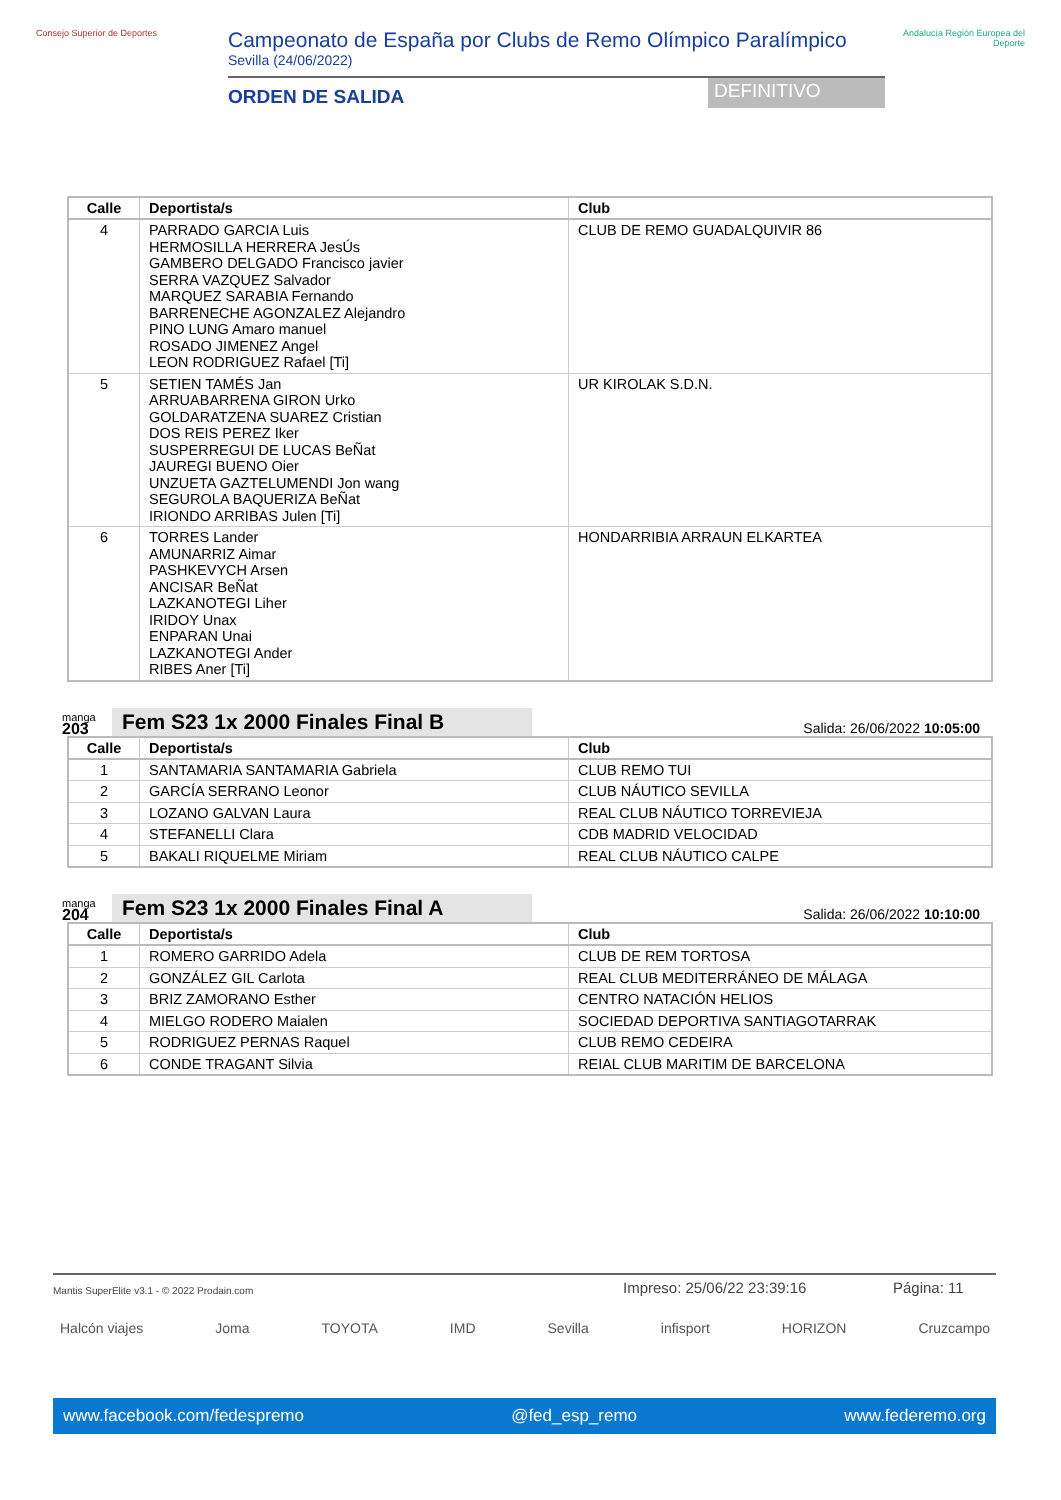Consejo Superior de Deportes
Campeonato de España por Clubs de Remo Olímpico Paralímpico
Sevilla (24/06/2022)
ORDEN DE SALIDA
DEFINITIVO
Andalucía Región Europea del Deporte
| Calle | Deportista/s | Club |
| --- | --- | --- |
| 4 | PARRADO GARCIA Luis HERMOSILLA HERRERA JesÚs GAMBERO DELGADO Francisco javier SERRA VAZQUEZ Salvador MARQUEZ SARABIA Fernando BARRENECHE AGONZALEZ Alejandro PINO LUNG Amaro manuel ROSADO JIMENEZ Angel LEON RODRIGUEZ Rafael [Ti] | CLUB DE REMO GUADALQUIVIR 86 |
| 5 | SETIEN TAMÉS Jan ARRUABARRENA GIRON Urko GOLDARATZENA SUAREZ Cristian DOS REIS PEREZ Iker SUSPERREGUI DE LUCAS BeÑat JAUREGI BUENO Oier UNZUETA GAZTELUMENDI Jon wang SEGUROLA BAQUERIZA BeÑat IRIONDO ARRIBAS Julen [Ti] | UR KIROLAK S.D.N. |
| 6 | TORRES Lander AMUNARRIZ Aimar PASHKEVYCH Arsen ANCISAR BeÑat LAZKANOTEGI Liher IRIDOY Unax ENPARAN Unai LAZKANOTEGI Ander RIBES Aner [Ti] | HONDARRIBIA ARRAUN ELKARTEA |
manga
203
Fem S23 1x 2000 Finales Final B
Salida: 26/06/2022 10:05:00
| Calle | Deportista/s | Club |
| --- | --- | --- |
| 1 | SANTAMARIA SANTAMARIA Gabriela | CLUB REMO TUI |
| 2 | GARCÍA SERRANO Leonor | CLUB NÁUTICO SEVILLA |
| 3 | LOZANO GALVAN Laura | REAL CLUB NÁUTICO TORREVIEJA |
| 4 | STEFANELLI Clara | CDB MADRID VELOCIDAD |
| 5 | BAKALI RIQUELME Miriam | REAL CLUB NÁUTICO CALPE |
manga
204
Fem S23 1x 2000 Finales Final A
Salida: 26/06/2022 10:10:00
| Calle | Deportista/s | Club |
| --- | --- | --- |
| 1 | ROMERO GARRIDO Adela | CLUB DE REM TORTOSA |
| 2 | GONZÁLEZ GIL Carlota | REAL CLUB MEDITERRÁNEO DE MÁLAGA |
| 3 | BRIZ ZAMORANO Esther | CENTRO NATACIÓN HELIOS |
| 4 | MIELGO RODERO Maialen | SOCIEDAD DEPORTIVA SANTIAGOTARRAK |
| 5 | RODRIGUEZ PERNAS Raquel | CLUB REMO CEDEIRA |
| 6 | CONDE TRAGANT Silvia | REIAL CLUB MARITIM DE BARCELONA |
Mantis SuperElite v3.1 - © 2022 Prodain.com
Impreso: 25/06/22 23:39:16 Página: 11
Halcón viajes Joma TOYOTA IMD Sevilla infisport HORIZON Cruzcampo
www.facebook.com/fedespremo @fed_esp_remo www.federemo.org